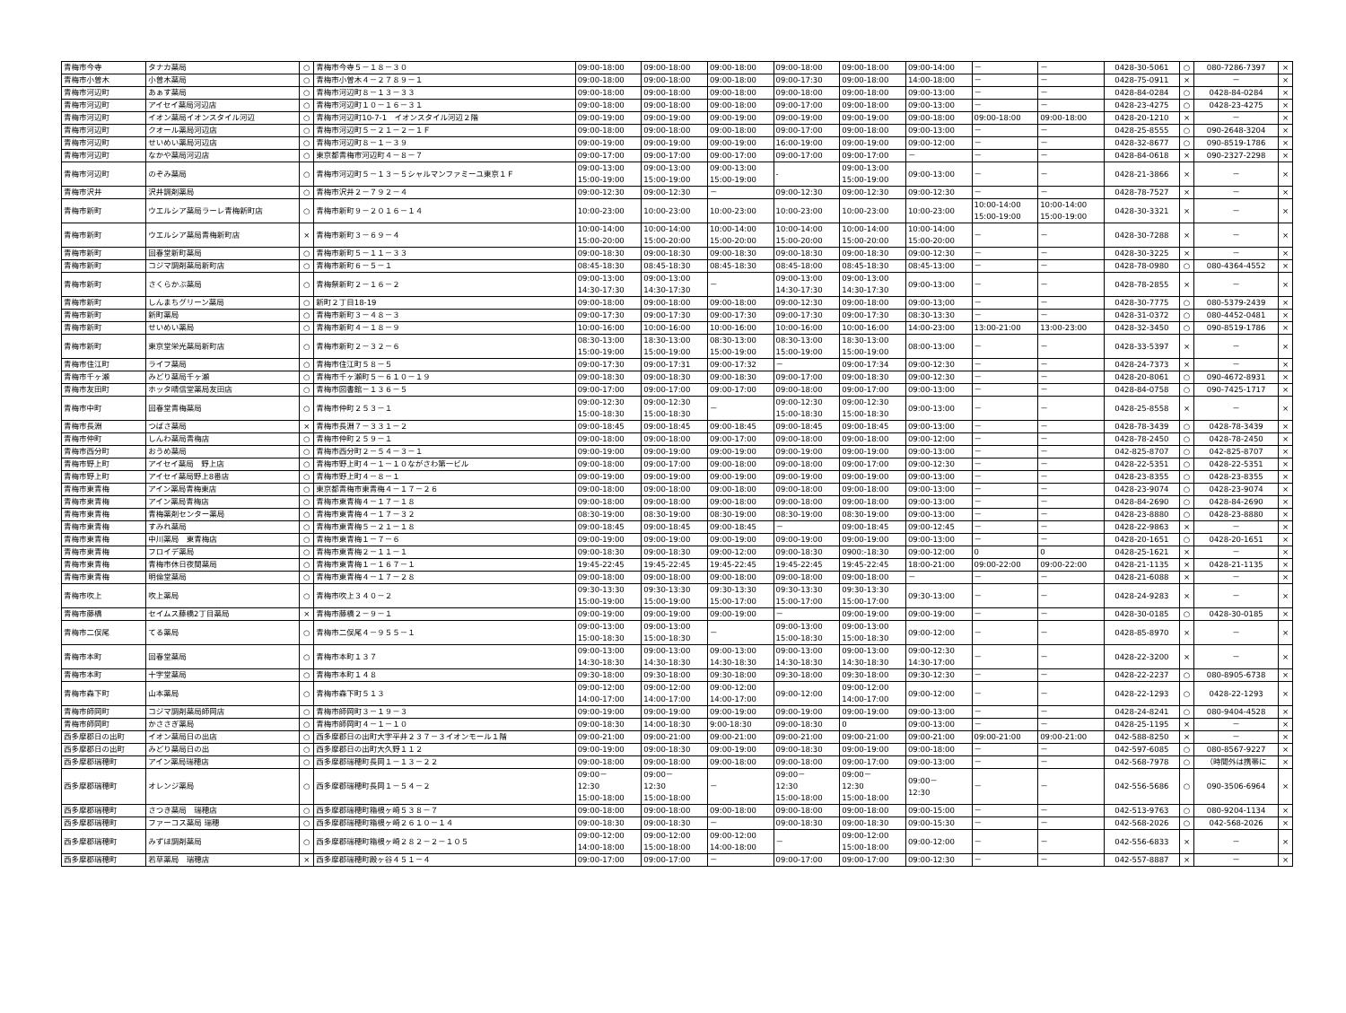| 青梅市今寺 | タナカ薬局 | ○ | 青梅市今寺５－１８－３０ | 09:00-18:00 | 09:00-18:00 | 09:00-18:00 | 09:00-18:00 | 09:00-18:00 | 09:00-14:00 | － | － | 0428-30-5061 | ○ | 080-7286-7397 | × |
| 青梅市小曽木 | 小曽木薬局 | ○ | 青梅市小曽木４－２７８９－１ | 09:00-18:00 | 09:00-18:00 | 09:00-18:00 | 09:00-17:30 | 09:00-18:00 | 14:00-18:00 | － | － | 0428-75-0911 | × | － | × |
| 青梅市河辺町 | あぁす薬局 | ○ | 青梅市河辺町８－１３－３３ | 09:00-18:00 | 09:00-18:00 | 09:00-18:00 | 09:00-18:00 | 09:00-18:00 | 09:00-13:00 | － | － | 0428-84-0284 | ○ | 0428-84-0284 | × |
| 青梅市河辺町 | アイセイ薬局河辺店 | ○ | 青梅市河辺町１０－１６－３１ | 09:00-18:00 | 09:00-18:00 | 09:00-18:00 | 09:00-17:00 | 09:00-18:00 | 09:00-13:00 | － | － | 0428-23-4275 | ○ | 0428-23-4275 | × |
| 青梅市河辺町 | イオン薬局イオンスタイル河辺 | ○ | 青梅市河辺町10-7-1 イオンスタイル河辺２階 | 09:00-19:00 | 09:00-19:00 | 09:00-19:00 | 09:00-19:00 | 09:00-19:00 | 09:00-18:00 | 09:00-18:00 | 09:00-18:00 | 0428-20-1210 | × | － | × |
| 青梅市河辺町 | クオール薬局河辺店 | ○ | 青梅市河辺町５－２１－２－１Ｆ | 09:00-18:00 | 09:00-18:00 | 09:00-18:00 | 09:00-17:00 | 09:00-18:00 | 09:00-13:00 | － | － | 0428-25-8555 | ○ | 090-2648-3204 | × |
| 青梅市河辺町 | せいめい薬局河辺店 | ○ | 青梅市河辺町８－１－３９ | 09:00-19:00 | 09:00-19:00 | 09:00-19:00 | 16:00-19:00 | 09:00-19:00 | 09:00-12:00 | － | － | 0428-32-8677 | ○ | 090-8519-1786 | × |
| 青梅市河辺町 | なかや薬局河辺店 | ○ | 東京都青梅市河辺町４－８－７ | 09:00-17:00 | 09:00-17:00 | 09:00-17:00 | 09:00-17:00 | 09:00-17:00 | － | － | － | 0428-84-0618 | × | 090-2327-2298 | × |
| 青梅市河辺町 | のぞみ薬局 | ○ | 青梅市河辺町５－１３－５シャルマンファミーユ東京１Ｆ | 09:00-13:00 15:00-19:00 | 09:00-13:00 15:00-19:00 | 09:00-13:00 15:00-19:00 | - | 09:00-13:00 15:00-19:00 | 09:00-13:00 | － | － | 0428-21-3866 | × | － | × |
| 青梅市沢井 | 沢井調剤薬局 | ○ | 青梅市沢井２－７９２－４ | 09:00-12:30 | 09:00-12:30 | － | 09:00-12:30 | 09:00-12:30 | 09:00-12:30 | － | － | 0428-78-7527 | × | － | × |
| 青梅市新町 | ウエルシア薬局ラーレ青梅新町店 | ○ | 青梅市新町９－２０１６－１４ | 10:00-23:00 | 10:00-23:00 | 10:00-23:00 | 10:00-23:00 | 10:00-23:00 | 10:00-23:00 | 10:00-14:00 15:00-19:00 | 10:00-14:00 15:00-19:00 | 0428-30-3321 | × | － | × |
| 青梅市新町 | ウエルシア薬局青梅新町店 | × | 青梅市新町３－６９－４ | 10:00-14:00 15:00-20:00 | 10:00-14:00 15:00-20:00 | 10:00-14:00 15:00-20:00 | 10:00-14:00 15:00-20:00 | 10:00-14:00 15:00-20:00 | 10:00-14:00 15:00-20:00 | － | － | 0428-30-7288 | × | － | × |
| 青梅市新町 | 回春堂新町薬局 | ○ | 青梅市新町５－１１－３３ | 09:00-18:30 | 09:00-18:30 | 09:00-18:30 | 09:00-18:30 | 09:00-18:30 | 09:00-12:30 | － | － | 0428-30-3225 | × | － | × |
| 青梅市新町 | コジマ調剤薬局新町店 | ○ | 青梅市新町６－５－１ | 08:45-18:30 | 08:45-18:30 | 08:45-18:30 | 08:45-18:00 | 08:45-18:30 | 08:45-13:00 | － | － | 0428-78-0980 | ○ | 080-4364-4552 | × |
| 青梅市新町 | さくらかぶ薬局 | ○ | 青梅祭新町２－１６－２ | 09:00-13:00 14:30-17:30 | 09:00-13:00 14:30-17:30 | － | 09:00-13:00 14:30-17:30 | 09:00-13:00 14:30-17:30 | 09:00-13:00 | － | － | 0428-78-2855 | × | － | × |
| 青梅市新町 | しんまちグリーン薬局 | ○ | 新町２丁目18-19 | 09:00-18:00 | 09:00-18:00 | 09:00-18:00 | 09:00-12:30 | 09:00-18:00 | 09:00-13;00 | － | － | 0428-30-7775 | ○ | 080-5379-2439 | × |
| 青梅市新町 | 新町薬局 | ○ | 青梅市新町３－４８－３ | 09:00-17:30 | 09:00-17:30 | 09:00-17:30 | 09:00-17:30 | 09:00-17:30 | 08:30-13:30 | － | － | 0428-31-0372 | ○ | 080-4452-0481 | × |
| 青梅市新町 | せいめい薬局 | ○ | 青梅市新町４－１８－９ | 10:00-16:00 | 10:00-16:00 | 10:00-16:00 | 10:00-16:00 | 10:00-16:00 | 14:00-23:00 | 13:00-21:00 | 13:00-23:00 | 0428-32-3450 | ○ | 090-8519-1786 | × |
| 青梅市新町 | 東京堂栄光薬局新町店 | ○ | 青梅市新町２－３２－６ | 08:30-13:00 15:00-19:00 | 18:30-13:00 15:00-19:00 | 08:30-13:00 15:00-19:00 | 08:30-13:00 15:00-19:00 | 18:30-13:00 15:00-19:00 | 08:00-13:00 | － | － | 0428-33-5397 | × | － | × |
| 青梅市住江町 | ライフ薬局 | ○ | 青梅市住江町５８－５ | 09:00-17:30 | 09:00-17:31 | 09:00-17:32 | － | 09:00-17:34 | 09:00-12:30 | － | － | 0428-24-7373 | × | － | × |
| 青梅市千ヶ瀬 | みどり薬局千ヶ瀬 | ○ | 青梅市千ヶ瀬町５－６１０－１９ | 09:00-18:30 | 09:00-18:30 | 09:00-18:30 | 09:00-17:00 | 09:00-18:30 | 09:00-12:30 | － | － | 0428-20-8061 | ○ | 090-4672-8931 | × |
| 青梅市友田町 | ホッタ晴信堂薬局友田店 | ○ | 青梅市図書館－１３６－５ | 09:00-17:00 | 09:00-17:00 | 09:00-17:00 | 09:00-18:00 | 09:00-17:00 | 09:00-13:00 | － | － | 0428-84-0758 | ○ | 090-7425-1717 | × |
| 青梅市中町 | 回春堂青梅薬局 | ○ | 青梅市仲町２５３－１ | 09:00-12:30 15:00-18:30 | 09:00-12:30 15:00-18:30 | － | 09:00-12:30 15:00-18:30 | 09:00-12:30 15:00-18:30 | 09:00-13:00 | － | － | 0428-25-8558 | × | － | × |
| 青梅市長淵 | つばさ薬局 | × | 青梅市長淵７－３３１－２ | 09:00-18:45 | 09:00-18:45 | 09:00-18:45 | 09:00-18:45 | 09:00-18:45 | 09:00-13:00 | － | － | 0428-78-3439 | ○ | 0428-78-3439 | × |
| 青梅市仲町 | しんわ薬局青梅店 | ○ | 青梅市仲町２５９－１ | 09:00-18:00 | 09:00-18:00 | 09:00-17:00 | 09:00-18:00 | 09:00-18:00 | 09:00-12:00 | － | － | 0428-78-2450 | ○ | 0428-78-2450 | × |
| 青梅市西分町 | おうめ薬局 | ○ | 青梅市西分町２－５４－３－１ | 09:00-19:00 | 09:00-19:00 | 09:00-19:00 | 09:00-19:00 | 09:00-19:00 | 09:00-13:00 | － | － | 042-825-8707 | ○ | 042-825-8707 | × |
| 青梅市野上町 | アイセイ薬局 野上店 | ○ | 青梅市野上町４－１－１０ながさわ第一ビル | 09:00-18:00 | 09:00-17:00 | 09:00-18:00 | 09:00-18:00 | 09:00-17:00 | 09:00-12:30 | － | － | 0428-22-5351 | ○ | 0428-22-5351 | × |
| 青梅市野上町 | アイセイ薬局野上8番店 | ○ | 青梅市野上町４－８－１ | 09:00-19:00 | 09:00-19:00 | 09:00-19:00 | 09:00-19:00 | 09:00-19:00 | 09:00-13:00 | － | － | 0428-23-8355 | ○ | 0428-23-8355 | × |
| 青梅市東青梅 | アイン薬局青梅東店 | ○ | 東京都青梅市東青梅４－１７－２６ | 09:00-18:00 | 09:00-18:00 | 09:00-18:00 | 09:00-18:00 | 09:00-18:00 | 09:00-13:00 | － | － | 0428-23-9074 | ○ | 0428-23-9074 | × |
| 青梅市東青梅 | アイン薬局青梅店 | ○ | 青梅市東青梅４－１７－１８ | 09:00-18:00 | 09:00-18:00 | 09:00-18:00 | 09:00-18:00 | 09:00-18:00 | 09:00-13:00 | － | － | 0428-84-2690 | ○ | 0428-84-2690 | × |
| 青梅市東青梅 | 青梅薬剤センター薬局 | ○ | 青梅市東青梅４－１７－３２ | 08:30-19:00 | 08:30-19:00 | 08:30-19:00 | 08:30-19:00 | 08:30-19:00 | 09:00-13:00 | － | － | 0428-23-8880 | ○ | 0428-23-8880 | × |
| 青梅市東青梅 | すみれ薬局 | ○ | 青梅市東青梅５－２１－１８ | 09:00-18:45 | 09:00-18:45 | 09:00-18:45 | － | 09:00-18:45 | 09:00-12:45 | － | － | 0428-22-9863 | × | － | × |
| 青梅市東青梅 | 中川薬局 東青梅店 | ○ | 青梅市東青梅１－７－６ | 09:00-19:00 | 09:00-19:00 | 09:00-19:00 | 09:00-19:00 | 09:00-19:00 | 09:00-13:00 | － | － | 0428-20-1651 | ○ | 0428-20-1651 | × |
| 青梅市東青梅 | フロイデ薬局 | ○ | 青梅市東青梅２－１１－１ | 09:00-18:30 | 09:00-18:30 | 09:00-12:00 | 09:00-18:30 | 0900:-18:30 | 09:00-12:00 | 0 | 0 | 0428-25-1621 | × | － | × |
| 青梅市東青梅 | 青梅市休日夜間薬局 | ○ | 青梅市東青梅１－１６７－１ | 19:45-22:45 | 19:45-22:45 | 19:45-22:45 | 19:45-22:45 | 19:45-22:45 | 18:00-21:00 | 09:00-22:00 | 09:00-22:00 | 0428-21-1135 | × | 0428-21-1135 | × |
| 青梅市東青梅 | 明倫堂薬局 | ○ | 青梅市東青梅４－１７－２８ | 09:00-18:00 | 09:00-18:00 | 09:00-18:00 | 09:00-18:00 | 09:00-18:00 | － | － | － | 0428-21-6088 | × | － | × |
| 青梅市吹上 | 吹上薬局 | ○ | 青梅市吹上３４０－２ | 09:30-13:30 15:00-19:00 | 09:30-13:30 15:00-19:00 | 09:30-13:30 15:00-17:00 | 09:30-13:30 15:00-17:00 | 09:30-13:30 15:00-17:00 | 09:30-13:00 | － | － | 0428-24-9283 | × | － | × |
| 青梅市藤橋 | セイムス藤橋2丁目薬局 | × | 青梅市藤橋２－９－１ | 09:00-19:00 | 09:00-19:00 | 09:00-19:00 | － | 09:00-19:00 | 09:00-19:00 | － | － | 0428-30-0185 | ○ | 0428-30-0185 | × |
| 青梅市二俣尾 | てる薬局 | ○ | 青梅市二俣尾４－９５５－１ | 09:00-13:00 15:00-18:30 | 09:00-13:00 15:00-18:30 | － | 09:00-13:00 15:00-18:30 | 09:00-13:00 15:00-18:30 | 09:00-12:00 | － | － | 0428-85-8970 | × | － | × |
| 青梅市本町 | 回春堂薬局 | ○ | 青梅市本町１３７ | 09:00-13:00 14:30-18:30 | 09:00-13:00 14:30-18:30 | 09:00-13:00 14:30-18:30 | 09:00-13:00 14:30-18:30 | 09:00-13:00 14:30-18:30 | 09:00-12:30 14:30-17:00 | － | － | 0428-22-3200 | × | － | × |
| 青梅市本町 | 十字堂薬局 | ○ | 青梅市本町１４８ | 09:30-18:00 | 09:30-18:00 | 09:30-18:00 | 09:30-18:00 | 09:30-18:00 | 09:30-12:30 | － | － | 0428-22-2237 | ○ | 080-8905-6738 | × |
| 青梅市森下町 | 山本薬局 | ○ | 青梅市森下町５１３ | 09:00-12:00 14:00-17:00 | 09:00-12:00 14:00-17:00 | 09:00-12:00 14:00-17:00 | 09:00-12:00 | 09:00-12:00 14:00-17:00 | 09:00-12:00 | － | － | 0428-22-1293 | ○ | 0428-22-1293 | × |
| 青梅市師岡町 | コジマ調剤薬局師岡店 | ○ | 青梅市師岡町３－１９－３ | 09:00-19:00 | 09:00-19:00 | 09:00-19:00 | 09:00-19:00 | 09:00-19:00 | 09:00-13:00 | － | － | 0428-24-8241 | ○ | 080-9404-4528 | × |
| 青梅市師岡町 | かささぎ薬局 | ○ | 青梅市師岡町４－１－１０ | 09:00-18:30 | 14:00-18:30 | 9:00-18:30 | 09:00-18:30 | 0 | 09:00-13:00 | － | － | 0428-25-1195 | × | － | × |
| 西多摩郡日の出町 | イオン薬局日の出店 | ○ | 西多摩郡日の出町大字平井２３７－３イオンモール１階 | 09:00-21:00 | 09:00-21:00 | 09:00-21:00 | 09:00-21:00 | 09:00-21:00 | 09:00-21:00 | 09:00-21:00 | 09:00-21:00 | 042-588-8250 | × | － | × |
| 西多摩郡日の出町 | みどり薬局日の出 | ○ | 西多摩郡日の出町大久野１１２ | 09:00-19:00 | 09:00-18:30 | 09:00-19:00 | 09:00-18:30 | 09:00-19:00 | 09:00-18:00 | － | － | 042-597-6085 | ○ | 080-8567-9227 | × |
| 西多摩郡瑞穂町 | アイン薬局瑞穂店 | ○ | 西多摩郡瑞穂町長岡１－１３－２２ | 09:00-18:00 | 09:00-18:00 | 09:00-18:00 | 09:00-18:00 | 09:00-17:00 | 09:00-13:00 | － | － | 042-568-7978 | ○ | （時間外は携帯に | × |
| 西多摩郡瑞穂町 | オレンジ薬局 | ○ | 西多摩郡瑞穂町長岡１－５４－２ | 09:00－ 12:30 15:00-18:00 | 09:00－ 12:30 15:00-18:00 | － | 09:00－ 12:30 15:00-18:00 | 09:00－ 12:30 15:00-18:00 | 09:00－ 12:30 | － | － | 042-556-5686 | ○ | 090-3506-6964 | × |
| 西多摩郡瑞穂町 | さつき薬局 瑞穂店 | ○ | 西多摩郡瑞穂町箱根ヶ崎５３８－７ | 09:00-18:00 | 09:00-18:00 | 09:00-18:00 | 09:00-18:00 | 09:00-18:00 | 09:00-15:00 | － | － | 042-513-9763 | ○ | 080-9204-1134 | × |
| 西多摩郡瑞穂町 | ファーコス薬局 瑞穂 | ○ | 西多摩郡瑞穂町箱根ヶ崎２６１０－１４ | 09:00-18:30 | 09:00-18:30 | － | 09:00-18:30 | 09:00-18:30 | 09:00-15:30 | － | － | 042-568-2026 | ○ | 042-568-2026 | × |
| 西多摩郡瑞穂町 | みずほ調剤薬局 | ○ | 西多摩郡瑞穂町箱根ヶ崎２８２－２－１０５ | 09:00-12:00 14:00-18:00 | 09:00-12:00 15:00-18:00 | 09:00-12:00 14:00-18:00 | － | 09:00-12:00 15:00-18:00 | 09:00-12:00 | － | － | 042-556-6833 | × | － | × |
| 西多摩郡瑞穂町 | 若草薬局 瑞穂店 | × | 西多摩郡瑞穂町殿ヶ谷４５１－４ | 09:00-17:00 | 09:00-17:00 | － | 09:00-17:00 | 09:00-17:00 | 09:00-12:30 | － | － | 042-557-8887 | × | － | × |